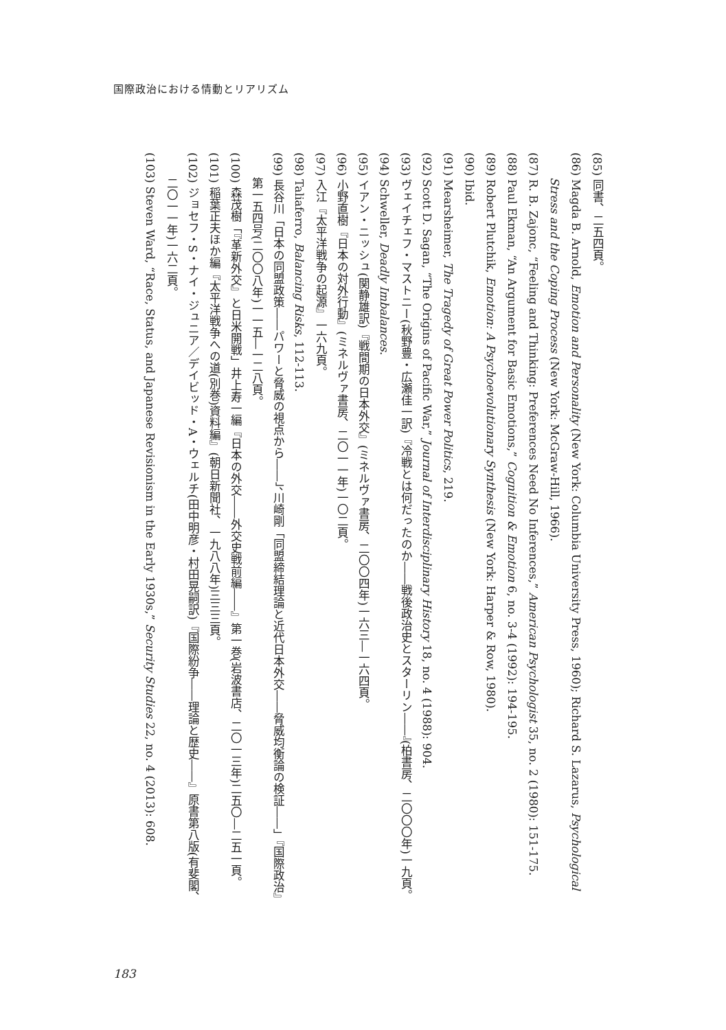国際政治における情動とリアリズム
(85) 同書、二五四頁。
(86) Magda B. Arnold, Emotion and Personality (New York: Columbia University Press, 1960); Richard S. Lazarus, Psychological Stress and the Coping Process (New York: McGraw-Hill, 1966).
(87) R. B. Zajonc, “Feeling and Thinking: Preferences Need No Inferences,” American Psychologist 35, no. 2 (1980): 151-175.
(88) Paul Ekman, “An Argument for Basic Emotions,” Cognition & Emotion 6, no. 3-4 (1992): 194-195.
(89) Robert Plutchik, Emotion: A Psychoevolutionary Synthesis (New York: Harper & Row, 1980).
(90) Ibid.
(91) Mearsheimer, The Tragedy of Great Power Politics, 219.
(92) Scott D. Sagan, “The Origins of Pacific War,” Journal of Interdisciplinary History 18, no. 4 (1988): 904.
(93) ヴェイチェフ・マストニー(秋野豊・広瀬佳一訳)『冷戦とは何だったのか――戦後政治史とスターリン――』(柏書房、二〇〇〇年)一九頁。
(94) Schweller, Deadly Imbalances.
(95) イアン・ニッシュ(関静雄訳)『戦間期の日本外交』(ミネルヴァ書房、二〇〇四年)一六三―一六四頁。
(96) 小野直樹『日本の対外行動』(ミネルヴァ書房、二〇一一年)一〇二頁。
(97) 入江『太平洋戦争の起源』一六九頁。
(98) Taliaferro, Balancing Risks, 112-113.
(99) 長谷川「日本の同盟政策――パワーと脅威の視点から――」、川崎剛「同盟締結理論と近代日本外交――脅威均衡論の検証――」『国際政治』第一五四号(二〇〇八年)一一五―一二八頁。
(100) 森茂樹「『革新外交』と日米開戦」井上寿一編『日本の外交――外交史戦前編――』第一巻(岩波書店、二〇一三年)二五〇―二五一頁。
(101) 稲葉正夫ほか編『太平洋戦争への道(別巻)資料編』(朝日新聞社、一九八八年)三三三頁。
(102) ジョセフ・S・ナイ・ジュニア／デイビッド・A・ウェルチ(田中明彦・村田晃嗣訳)『国際紛争――理論と歴史――』原書第八版(有斐閣、二〇一一年)一六二頁。
(103) Steven Ward, “Race, Status, and Japanese Revisionism in the Early 1930s,” Security Studies 22, no. 4 (2013): 608.
183